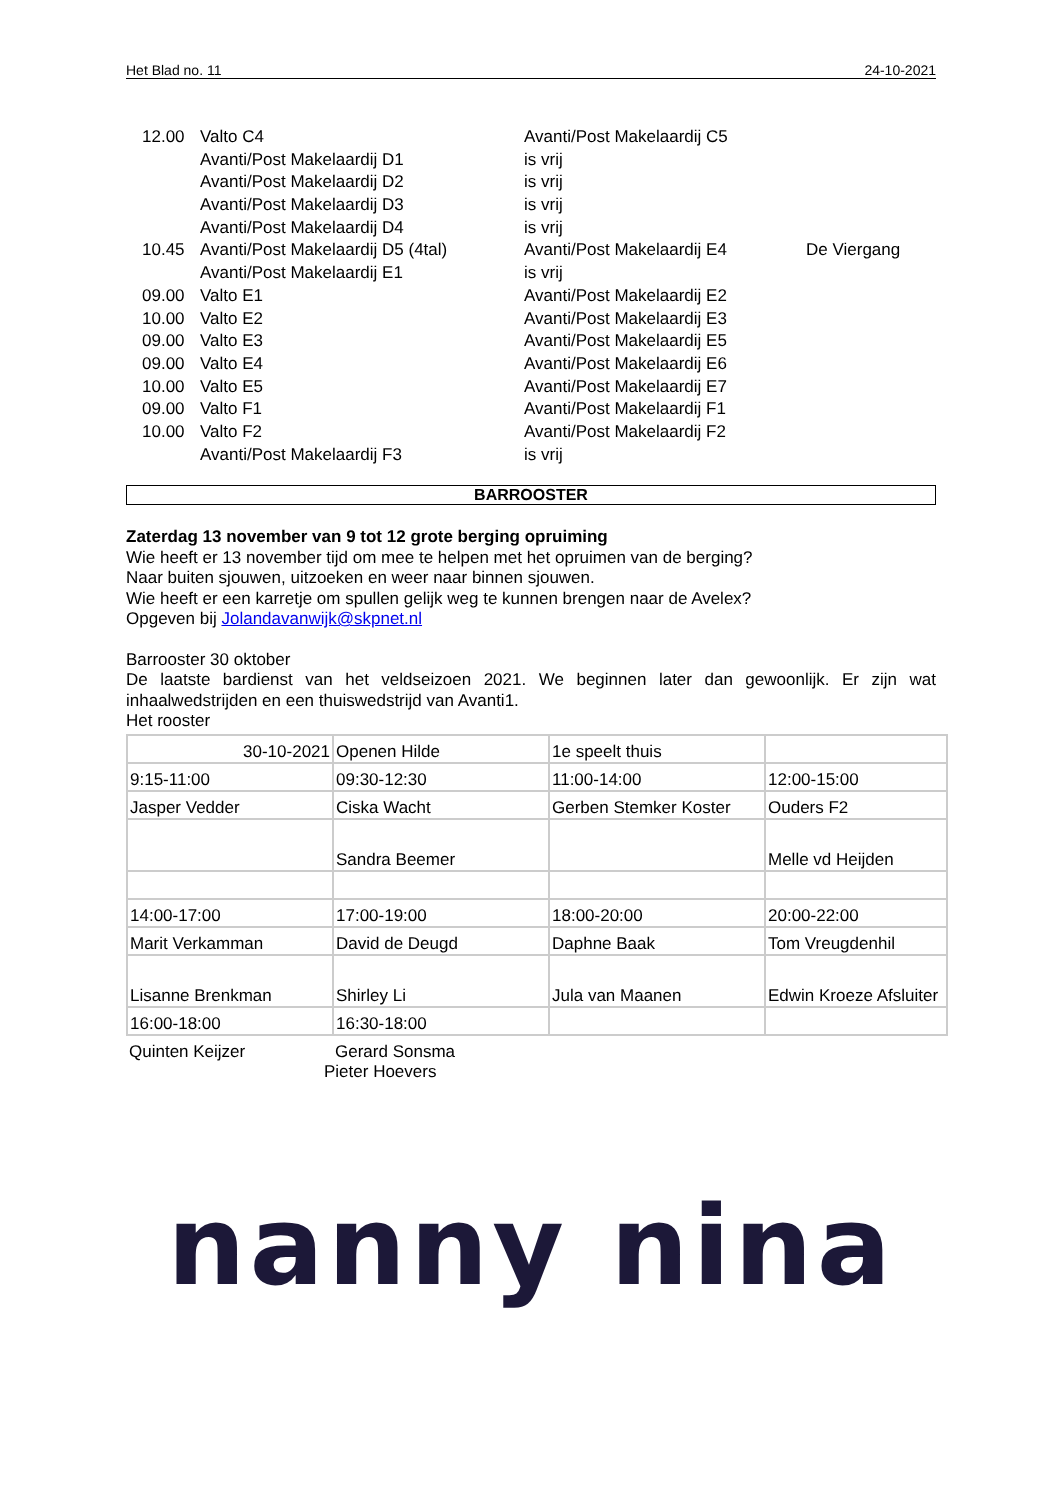Het Blad no. 11 24-10-2021
| 12.00 | Valto C4 | Avanti/Post Makelaardij C5 | |
| | Avanti/Post Makelaardij D1 | is vrij | |
| | Avanti/Post Makelaardij D2 | is vrij | |
| | Avanti/Post Makelaardij D3 | is vrij | |
| | Avanti/Post Makelaardij D4 | is vrij | |
| 10.45 | Avanti/Post Makelaardij D5 (4tal) | Avanti/Post Makelaardij E4 | De Viergang |
| | Avanti/Post Makelaardij E1 | is vrij | |
| 09.00 | Valto E1 | Avanti/Post Makelaardij E2 | |
| 10.00 | Valto E2 | Avanti/Post Makelaardij E3 | |
| 09.00 | Valto E3 | Avanti/Post Makelaardij E5 | |
| 09.00 | Valto E4 | Avanti/Post Makelaardij E6 | |
| 10.00 | Valto E5 | Avanti/Post Makelaardij E7 | |
| 09.00 | Valto F1 | Avanti/Post Makelaardij F1 | |
| 10.00 | Valto F2 | Avanti/Post Makelaardij F2 | |
| | Avanti/Post Makelaardij F3 | is vrij | |
BARROOSTER
Zaterdag 13 november van 9 tot 12 grote berging opruiming
Wie heeft er 13 november tijd om mee te helpen met het opruimen van de berging?
Naar buiten sjouwen, uitzoeken en weer naar binnen sjouwen.
Wie heeft er een karretje om spullen gelijk weg te kunnen brengen naar de Avelex?
Opgeven bij Jolandavanwijk@skpnet.nl
Barrooster 30 oktober
De laatste bardienst van het veldseizoen 2021. We beginnen later dan gewoonlijk. Er zijn wat inhaalwedstrijden en een thuiswedstrijd van Avanti1.
Het rooster
| 30-10-2021 | Openen Hilde | 1e speelt thuis | |
| 9:15-11:00 | 09:30-12:30 | 11:00-14:00 | 12:00-15:00 |
| Jasper Vedder | Ciska Wacht | Gerben Stemker Koster | Ouders F2 |
| | Sandra Beemer | | Melle vd Heijden |
| 14:00-17:00 | 17:00-19:00 | 18:00-20:00 | 20:00-22:00 |
| Marit Verkamman | David de Deugd | Daphne Baak | Tom Vreugdenhil |
| Lisanne Brenkman | Shirley Li | Jula van Maanen | Edwin Kroeze Afsluiter |
| 16:00-18:00 | 16:30-18:00 | | |
| Quinten Keijzer | Gerard Sonsma | | |
Pieter Hoevers
nanny nina